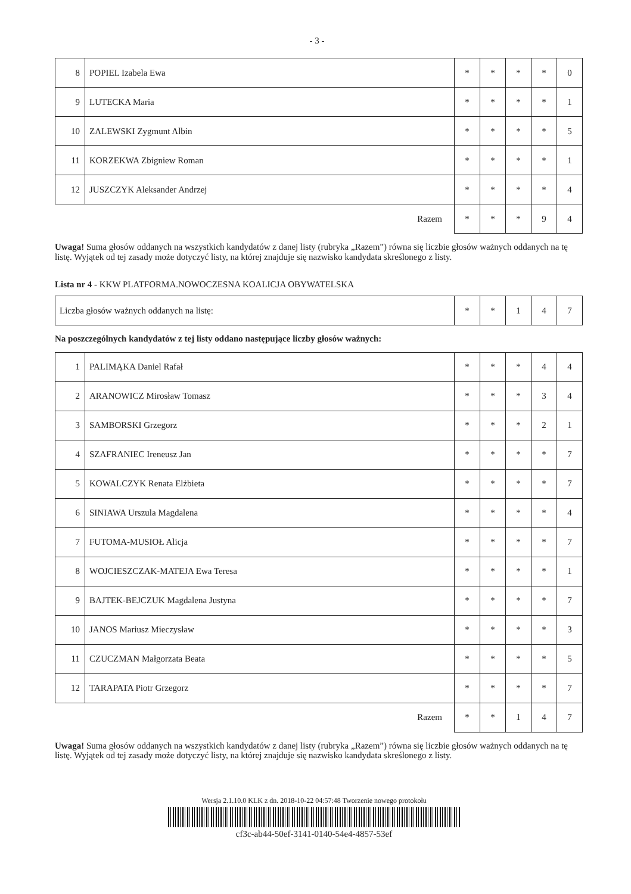- 3 -
| 8 | POPIEL Izabela Ewa | * | * | * | * | 0 |
| 9 | LUTECKA Maria | * | * | * | * | 1 |
| 10 | ZALEWSKI Zygmunt Albin | * | * | * | * | 5 |
| 11 | KORZEKWA Zbigniew Roman | * | * | * | * | 1 |
| 12 | JUSZCZYK Aleksander Andrzej | * | * | * | * | 4 |
| Razem | | * | * | * | 9 | 4 |
Uwaga! Suma głosów oddanych na wszystkich kandydatów z danej listy (rubryka „Razem”) równa się liczbie głosów ważnych oddanych na tę listę. Wyjątek od tej zasady może dotyczyć listy, na której znajduje się nazwisko kandydata skreślonego z listy.
Lista nr 4 - KKW PLATFORMA.NOWOCZESNA KOALICJA OBYWATELSKA
| Liczba głosów ważnych oddanych na listę: | * | * | 1 | 4 | 7 |
Na poszczególnych kandydatów z tej listy oddano następujące liczby głosów ważnych:
| 1 | PALIMĄKA Daniel Rafał | * | * | * | 4 | 4 |
| 2 | ARANOWICZ Mirosław Tomasz | * | * | * | 3 | 4 |
| 3 | SAMBORSKI Grzegorz | * | * | * | 2 | 1 |
| 4 | SZAFRANIEC Ireneusz Jan | * | * | * | * | 7 |
| 5 | KOWALCZYK Renata Elżbieta | * | * | * | * | 7 |
| 6 | SINIAWA Urszula Magdalena | * | * | * | * | 4 |
| 7 | FUTOMA-MUSIOŁ Alicja | * | * | * | * | 7 |
| 8 | WOJCIESZCZAK-MATEJA Ewa Teresa | * | * | * | * | 1 |
| 9 | BAJTEK-BEJCZUK Magdalena Justyna | * | * | * | * | 7 |
| 10 | JANOS Mariusz Mieczysław | * | * | * | * | 3 |
| 11 | CZUCZMAN Małgorzata Beata | * | * | * | * | 5 |
| 12 | TARAPATA Piotr Grzegorz | * | * | * | * | 7 |
| Razem | | * | * | 1 | 4 | 7 |
Uwaga! Suma głosów oddanych na wszystkich kandydatów z danej listy (rubryka „Razem”) równa się liczbie głosów ważnych oddanych na tę listę. Wyjątek od tej zasady może dotyczyć listy, na której znajduje się nazwisko kandydata skreślonego z listy.
Wersja 2.1.10.0 KLK z dn. 2018-10-22 04:57:48 Tworzenie nowego protokołu
cf3c-ab44-50ef-3141-0140-54e4-4857-53ef